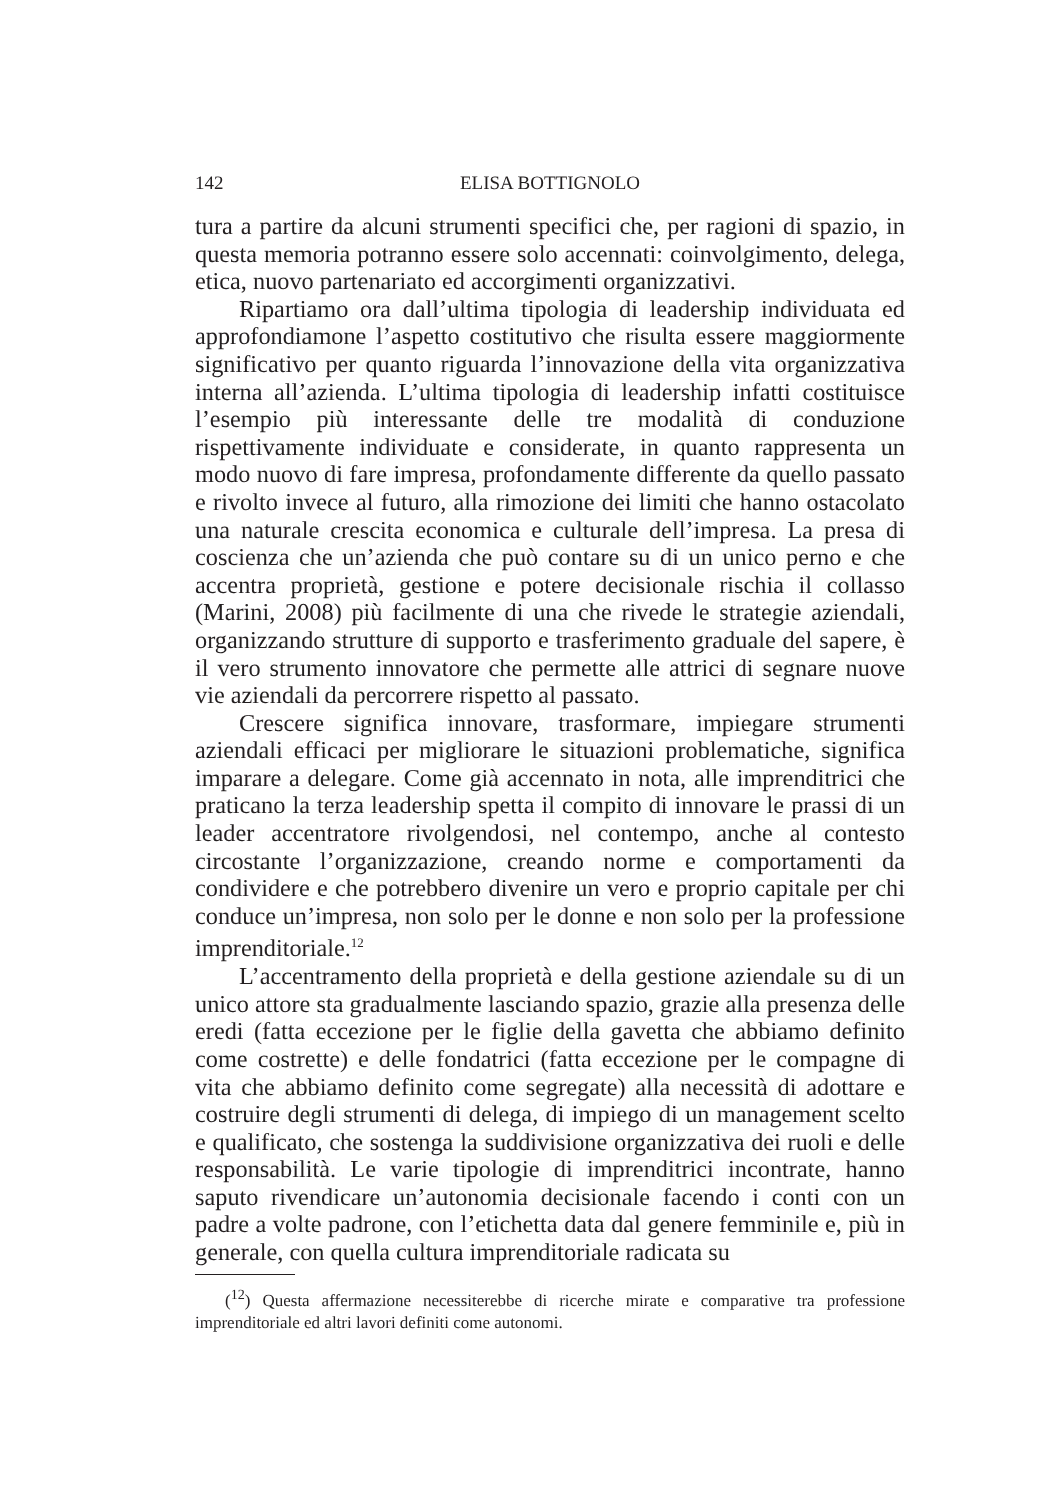142 ELISA BOTTIGNOLO
tura a partire da alcuni strumenti specifici che, per ragioni di spazio, in questa memoria potranno essere solo accennati: coinvolgimento, delega, etica, nuovo partenariato ed accorgimenti organizzativi.
Ripartiamo ora dall’ultima tipologia di leadership individuata ed approfondiamone l’aspetto costitutivo che risulta essere maggiormente significativo per quanto riguarda l’innovazione della vita organizzativa interna all’azienda. L’ultima tipologia di leadership infatti costituisce l’esempio più interessante delle tre modalità di conduzione rispettivamente individuate e considerate, in quanto rappresenta un modo nuovo di fare impresa, profondamente differente da quello passato e rivolto invece al futuro, alla rimozione dei limiti che hanno ostacolato una naturale crescita economica e culturale dell’impresa. La presa di coscienza che un’azienda che può contare su di un unico perno e che accentra proprietà, gestione e potere decisionale rischia il collasso (Marini, 2008) più facilmente di una che rivede le strategie aziendali, organizzando strutture di supporto e trasferimento graduale del sapere, è il vero strumento innovatore che permette alle attrici di segnare nuove vie aziendali da percorrere rispetto al passato.
Crescere significa innovare, trasformare, impiegare strumenti aziendali efficaci per migliorare le situazioni problematiche, significa imparare a delegare. Come già accennato in nota, alle imprenditrici che praticano la terza leadership spetta il compito di innovare le prassi di un leader accentratore rivolgendosi, nel contempo, anche al contesto circostante l’organizzazione, creando norme e comportamenti da condividere e che potrebbero divenire un vero e proprio capitale per chi conduce un’impresa, non solo per le donne e non solo per la professione imprenditoriale.<sup>12</sup>
L’accentramento della proprietà e della gestione aziendale su di un unico attore sta gradualmente lasciando spazio, grazie alla presenza delle eredi (fatta eccezione per le figlie della gavetta che abbiamo definito come costrette) e delle fondatrici (fatta eccezione per le compagne di vita che abbiamo definito come segregate) alla necessità di adottare e costruire degli strumenti di delega, di impiego di un management scelto e qualificato, che sostenga la suddivisione organizzativa dei ruoli e delle responsabilità. Le varie tipologie di imprenditrici incontrate, hanno saputo rivendicare un’autonomia decisionale facendo i conti con un padre a volte padrone, con l’etichetta data dal genere femminile e, più in generale, con quella cultura imprenditoriale radicata su
(<sup>12</sup>) Questa affermazione necessiterebbe di ricerche mirate e comparative tra professione imprenditoriale ed altri lavori definiti come autonomi.